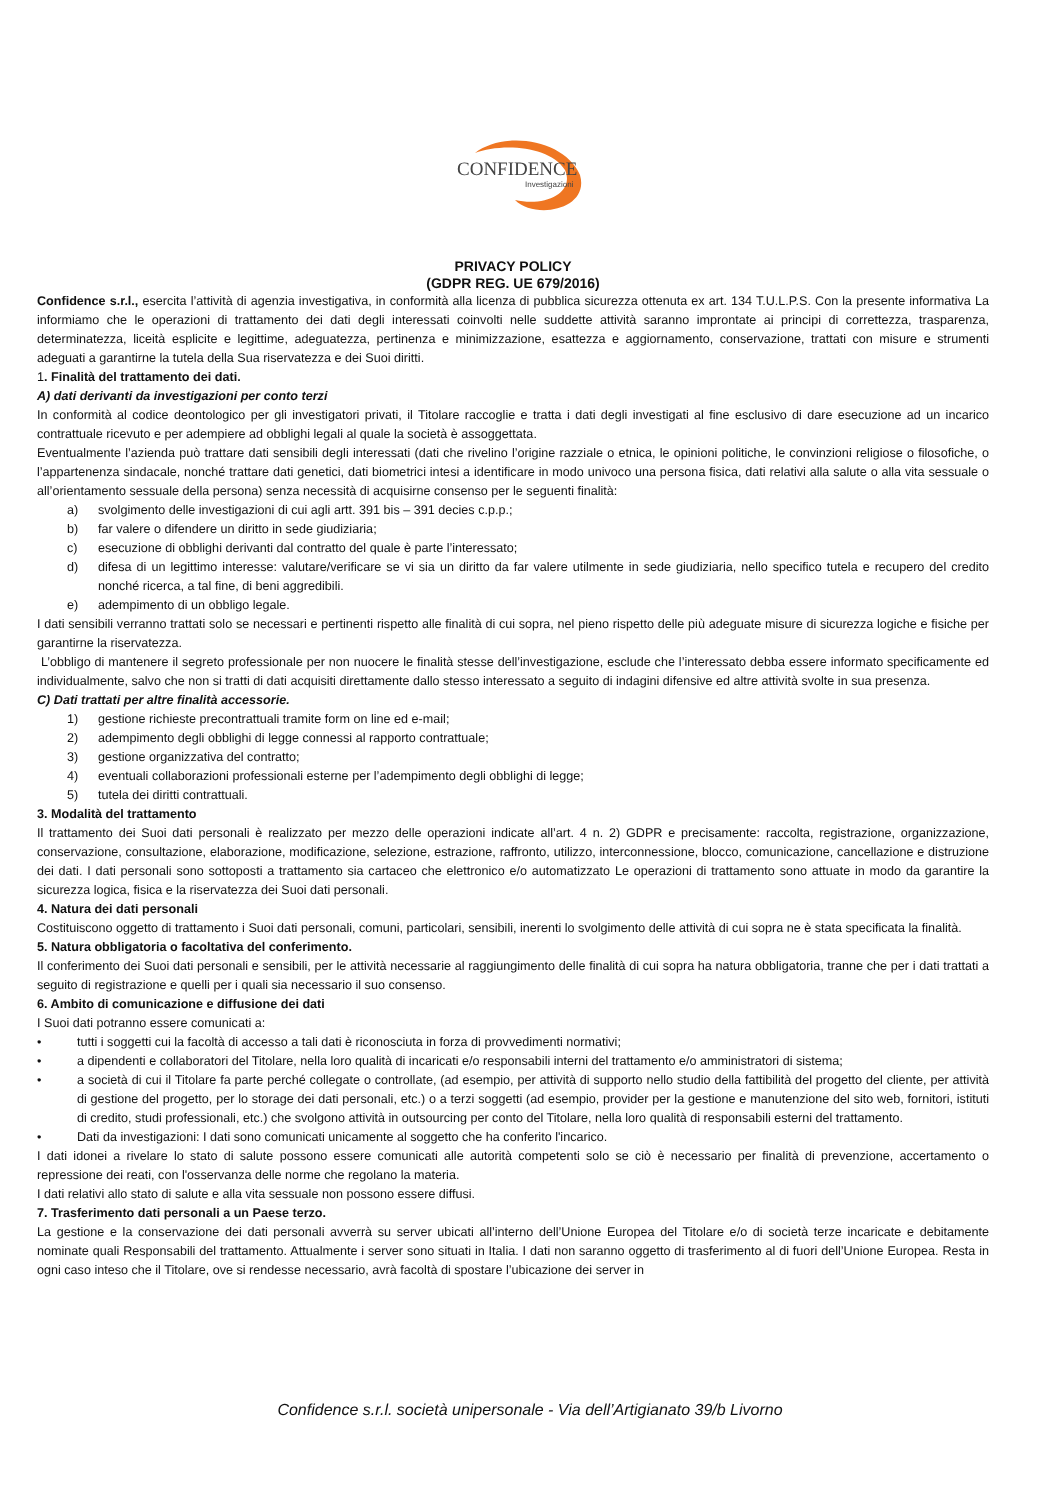CONFIDENCE
Investigazioni
PRIVACY POLICY
(GDPR REG. UE 679/2016)
Confidence s.r.l., esercita l’attività di agenzia investigativa, in conformità alla licenza di pubblica sicurezza ottenuta ex art. 134 T.U.L.P.S. Con la presente informativa La informiamo che le operazioni di trattamento dei dati degli interessati coinvolti nelle suddette attività saranno improntate ai principi di correttezza, trasparenza, determinatezza, liceità esplicite e legittime, adeguatezza, pertinenza e minimizzazione, esattezza e aggiornamento, conservazione, trattati con misure e strumenti adeguati a garantirne la tutela della Sua riservatezza e dei Suoi diritti.
1. Finalità del trattamento dei dati.
A) dati derivanti da investigazioni per conto terzi
In conformità al codice deontologico per gli investigatori privati, il Titolare raccoglie e tratta i dati degli investigati al fine esclusivo di dare esecuzione ad un incarico contrattuale ricevuto e per adempiere ad obblighi legali al quale la società è assoggettata.
Eventualmente l’azienda può trattare dati sensibili degli interessati (dati che rivelino l’origine razziale o etnica, le opinioni politiche, le convinzioni religiose o filosofiche, o l’appartenenza sindacale, nonché trattare dati genetici, dati biometrici intesi a identificare in modo univoco una persona fisica, dati relativi alla salute o alla vita sessuale o all’orientamento sessuale della persona) senza necessità di acquisirne consenso per le seguenti finalità:
a) svolgimento delle investigazioni di cui agli artt. 391 bis – 391 decies c.p.p.;
b) far valere o difendere un diritto in sede giudiziaria;
c) esecuzione di obblighi derivanti dal contratto del quale è parte l’interessato;
d) difesa di un legittimo interesse: valutare/verificare se vi sia un diritto da far valere utilmente in sede giudiziaria, nello specifico tutela e recupero del credito nonché ricerca, a tal fine, di beni aggredibili.
e) adempimento di un obbligo legale.
I dati sensibili verranno trattati solo se necessari e pertinenti rispetto alle finalità di cui sopra, nel pieno rispetto delle più adeguate misure di sicurezza logiche e fisiche per garantirne la riservatezza.
L’obbligo di mantenere il segreto professionale per non nuocere le finalità stesse dell’investigazione, esclude che l’interessato debba essere informato specificamente ed individualmente, salvo che non si tratti di dati acquisiti direttamente dallo stesso interessato a seguito di indagini difensive ed altre attività svolte in sua presenza.
C) Dati trattati per altre finalità accessorie.
1) gestione richieste precontrattuali tramite form on line ed e-mail;
2) adempimento degli obblighi di legge connessi al rapporto contrattuale;
3) gestione organizzativa del contratto;
4) eventuali collaborazioni professionali esterne per l’adempimento degli obblighi di legge;
5) tutela dei diritti contrattuali.
3. Modalità del trattamento
Il trattamento dei Suoi dati personali è realizzato per mezzo delle operazioni indicate all’art. 4 n. 2) GDPR e precisamente: raccolta, registrazione, organizzazione, conservazione, consultazione, elaborazione, modificazione, selezione, estrazione, raffronto, utilizzo, interconnessione, blocco, comunicazione, cancellazione e distruzione dei dati. I dati personali sono sottoposti a trattamento sia cartaceo che elettronico e/o automatizzato Le operazioni di trattamento sono attuate in modo da garantire la sicurezza logica, fisica e la riservatezza dei Suoi dati personali.
4. Natura dei dati personali
Costituiscono oggetto di trattamento i Suoi dati personali, comuni, particolari, sensibili, inerenti lo svolgimento delle attività di cui sopra ne è stata specificata la finalità.
5. Natura obbligatoria o facoltativa del conferimento.
Il conferimento dei Suoi dati personali e sensibili, per le attività necessarie al raggiungimento delle finalità di cui sopra ha natura obbligatoria, tranne che per i dati trattati a seguito di registrazione e quelli per i quali sia necessario il suo consenso.
6. Ambito di comunicazione e diffusione dei dati
I Suoi dati potranno essere comunicati a:
• tutti i soggetti cui la facoltà di accesso a tali dati è riconosciuta in forza di provvedimenti normativi;
• a dipendenti e collaboratori del Titolare, nella loro qualità di incaricati e/o responsabili interni del trattamento e/o amministratori di sistema;
• a società di cui il Titolare fa parte perché collegate o controllate, (ad esempio, per attività di supporto nello studio della fattibilità del progetto del cliente, per attività di gestione del progetto, per lo storage dei dati personali, etc.) o a terzi soggetti (ad esempio, provider per la gestione e manutenzione del sito web, fornitori, istituti di credito, studi professionali, etc.) che svolgono attività in outsourcing per conto del Titolare, nella loro qualità di responsabili esterni del trattamento.
• Dati da investigazioni: I dati sono comunicati unicamente al soggetto che ha conferito l'incarico.
I dati idonei a rivelare lo stato di salute possono essere comunicati alle autorità competenti solo se ciò è necessario per finalità di prevenzione, accertamento o repressione dei reati, con l'osservanza delle norme che regolano la materia.
I dati relativi allo stato di salute e alla vita sessuale non possono essere diffusi.
7. Trasferimento dati personali a un Paese terzo.
La gestione e la conservazione dei dati personali avverrà su server ubicati all’interno dell’Unione Europea del Titolare e/o di società terze incaricate e debitamente nominate quali Responsabili del trattamento. Attualmente i server sono situati in Italia. I dati non saranno oggetto di trasferimento al di fuori dell’Unione Europea. Resta in ogni caso inteso che il Titolare, ove si rendesse necessario, avrà facoltà di spostare l’ubicazione dei server in
Confidence s.r.l. società unipersonale - Via dell’Artigianato 39/b Livorno